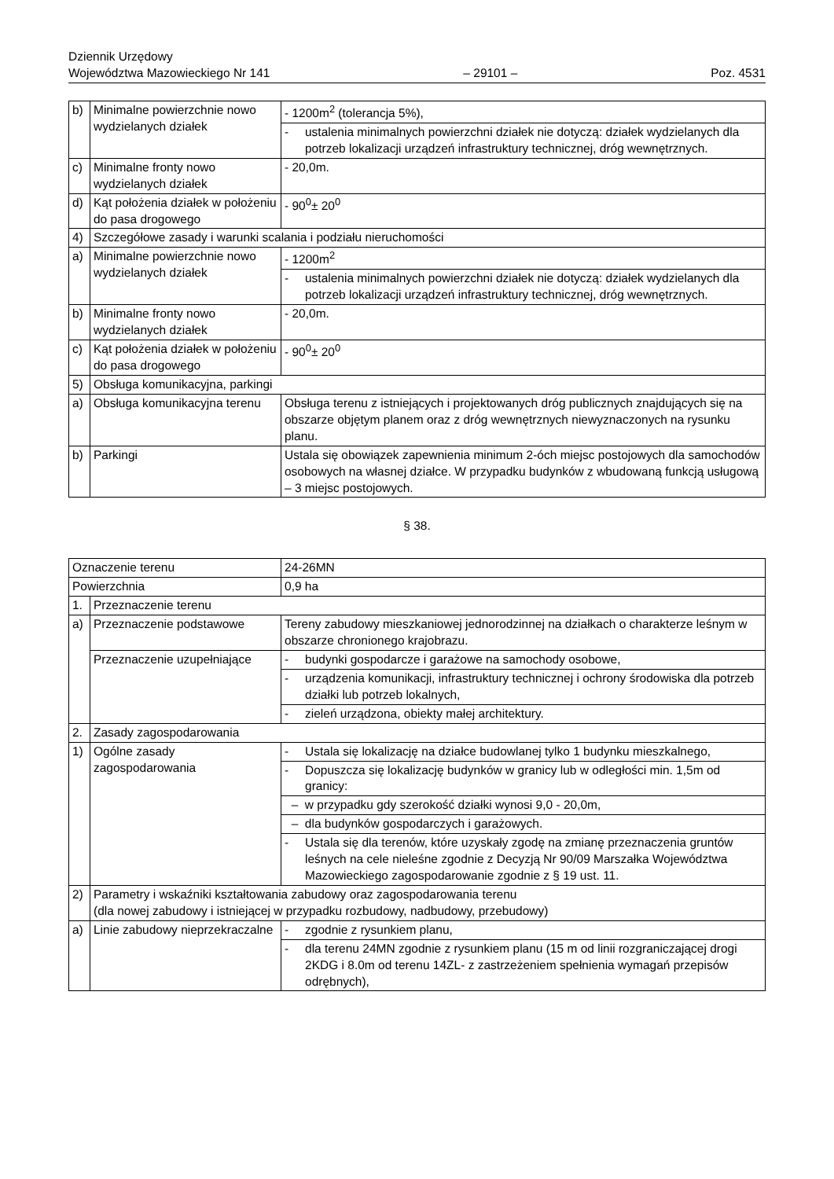Dziennik Urzędowy
Województwa Mazowieckiego Nr 141
– 29101 –
Poz. 4531
| b) | Minimalne powierzchnie nowo wydzielanych działek | - 1200m<sup>2</sup> (tolerancja 5%), |
| | | - ustalenia minimalnych powierzchni działek nie dotyczą: działek wydzielanych dla potrzeb lokalizacji urządzeń infrastruktury technicznej, dróg wewnętrznych. |
| c) | Minimalne fronty nowo wydzielanych działek | - 20,0m. |
| d) | Kąt położenia działek w położeniu do pasa drogowego | - 90<sup>0</sup>± 20<sup>0</sup> |
| 4) | Szczegółowe zasady i warunki scalania i podziału nieruchomości | |
| a) | Minimalne powierzchnie nowo wydzielanych działek | - 1200m<sup>2</sup> |
| | | - ustalenia minimalnych powierzchni działek nie dotyczą: działek wydzielanych dla potrzeb lokalizacji urządzeń infrastruktury technicznej, dróg wewnętrznych. |
| b) | Minimalne fronty nowo wydzielanych działek | - 20,0m. |
| c) | Kąt położenia działek w położeniu do pasa drogowego | - 90<sup>0</sup>± 20<sup>0</sup> |
| 5) | Obsługa komunikacyjna, parkingi | |
| a) | Obsługa komunikacyjna terenu | Obsługa terenu z istniejących i projektowanych dróg publicznych znajdujących się na obszarze objętym planem oraz z dróg wewnętrznych niewyznaczonych na rysunku planu. |
| b) | Parkingi | Ustala się obowiązek zapewnienia minimum 2-óch miejsc postojowych dla samochodów osobowych na własnej działce. W przypadku budynków z wbudowaną funkcją usługową – 3 miejsc postojowych. |
§ 38.
| Oznaczenie terenu | | 24-26MN |
| Powierzchnia | | 0,9 ha |
| 1. | Przeznaczenie terenu | |
| a) | Przeznaczenie podstawowe | Tereny zabudowy mieszkaniowej jednorodzinnej na działkach o charakterze leśnym w obszarze chronionego krajobrazu. |
| | Przeznaczenie uzupełniające | - budynki gospodarcze i garażowe na samochody osobowe, |
| | | - urządzenia komunikacji, infrastruktury technicznej i ochrony środowiska dla potrzeb działki lub potrzeb lokalnych, |
| | | - zieleń urządzona, obiekty małej architektury. |
| 2. | Zasady zagospodarowania | |
| 1) | Ogólne zasady zagospodarowania | - Ustala się lokalizację na działce budowlanej tylko 1 budynku mieszkalnego, |
| | | - Dopuszcza się lokalizację budynków w granicy lub w odległości min. 1,5m od granicy: |
| | | – w przypadku gdy szerokość działki wynosi 9,0 - 20,0m, |
| | | – dla budynków gospodarczych i garażowych. |
| | | - Ustala się dla terenów, które uzyskały zgodę na zmianę przeznaczenia gruntów leśnych na cele nieleśne zgodnie z Decyzją Nr 90/09 Marszałka Województwa Mazowieckiego zagospodarowanie zgodnie z § 19 ust. 11. |
| 2) | Parametry i wskaźniki kształtowania zabudowy oraz zagospodarowania terenu (dla nowej zabudowy i istniejącej w przypadku rozbudowy, nadbudowy, przebudowy) | |
| a) | Linie zabudowy nieprzekraczalne | - zgodnie z rysunkiem planu, |
| | | - dla terenu 24MN zgodnie z rysunkiem planu (15 m od linii rozgraniczającej drogi 2KDG i 8.0m od terenu 14ZL- z zastrzeżeniem spełnienia wymagań przepisów odrębnych), |